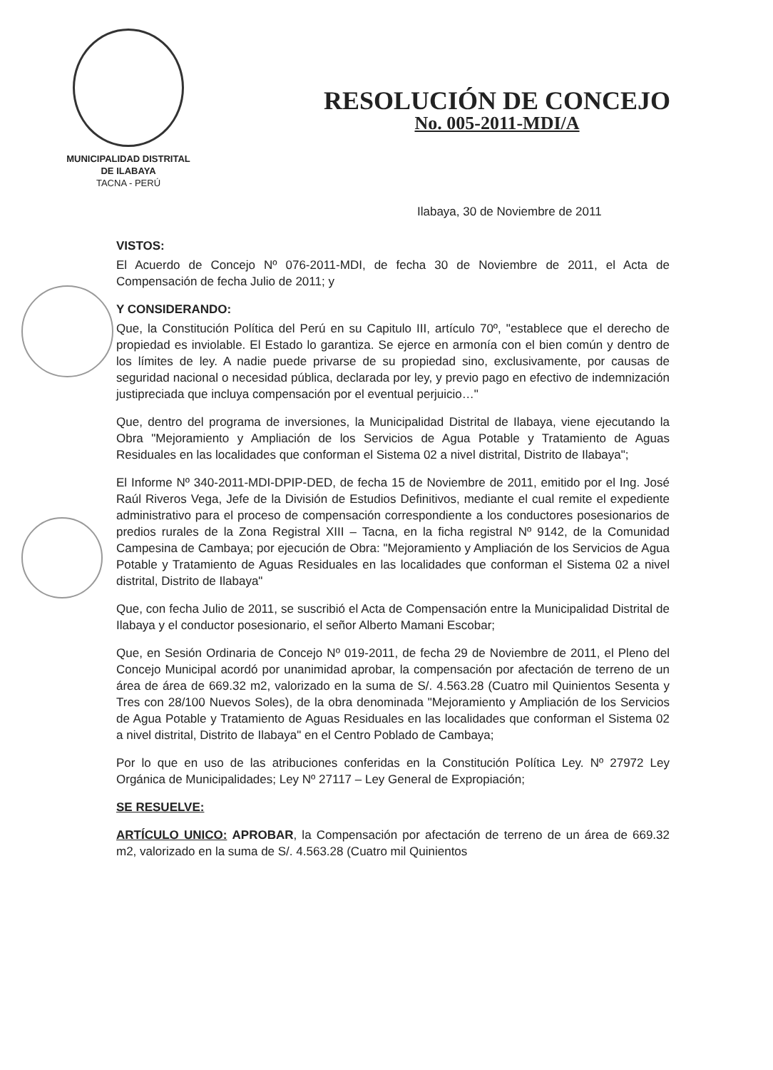MUNICIPALIDAD DISTRITAL
DE ILABAYA
TACNA - PERÚ
RESOLUCIÓN DE CONCEJO
No. 005-2011-MDI/A
Ilabaya, 30 de Noviembre de 2011
VISTOS:
El Acuerdo de Concejo Nº 076-2011-MDI, de fecha 30 de Noviembre de 2011, el Acta de Compensación de fecha Julio de 2011; y
Y CONSIDERANDO:
Que, la Constitución Política del Perú en su Capitulo III, artículo 70º, "establece que el derecho de propiedad es inviolable. El Estado lo garantiza. Se ejerce en armonía con el bien común y dentro de los límites de ley. A nadie puede privarse de su propiedad sino, exclusivamente, por causas de seguridad nacional o necesidad pública, declarada por ley, y previo pago en efectivo de indemnización justipreciada que incluya compensación por el eventual perjuicio…"
Que, dentro del programa de inversiones, la Municipalidad Distrital de Ilabaya, viene ejecutando la Obra "Mejoramiento y Ampliación de los Servicios de Agua Potable y Tratamiento de Aguas Residuales en las localidades que conforman el Sistema 02 a nivel distrital, Distrito de Ilabaya";
El Informe Nº 340-2011-MDI-DPIP-DED, de fecha 15 de Noviembre de 2011, emitido por el Ing. José Raúl Riveros Vega, Jefe de la División de Estudios Definitivos, mediante el cual remite el expediente administrativo para el proceso de compensación correspondiente a los conductores posesionarios de predios rurales de la Zona Registral XIII – Tacna, en la ficha registral Nº 9142, de la Comunidad Campesina de Cambaya; por ejecución de Obra: "Mejoramiento y Ampliación de los Servicios de Agua Potable y Tratamiento de Aguas Residuales en las localidades que conforman el Sistema 02 a nivel distrital, Distrito de Ilabaya"
Que, con fecha Julio de 2011, se suscribió el Acta de Compensación entre la Municipalidad Distrital de Ilabaya y el conductor posesionario, el señor Alberto Mamani Escobar;
Que, en Sesión Ordinaria de Concejo Nº 019-2011, de fecha 29 de Noviembre de 2011, el Pleno del Concejo Municipal acordó por unanimidad aprobar, la compensación por afectación de terreno de un área de área de 669.32 m2, valorizado en la suma de S/. 4.563.28 (Cuatro mil Quinientos Sesenta y Tres con 28/100 Nuevos Soles), de la obra denominada "Mejoramiento y Ampliación de los Servicios de Agua Potable y Tratamiento de Aguas Residuales en las localidades que conforman el Sistema 02 a nivel distrital, Distrito de Ilabaya" en el Centro Poblado de Cambaya;
Por lo que en uso de las atribuciones conferidas en la Constitución Política Ley. Nº 27972 Ley Orgánica de Municipalidades; Ley Nº 27117 – Ley General de Expropiación;
SE RESUELVE:
ARTÍCULO UNICO: APROBAR, la Compensación por afectación de terreno de un área de 669.32 m2, valorizado en la suma de S/. 4.563.28 (Cuatro mil Quinientos